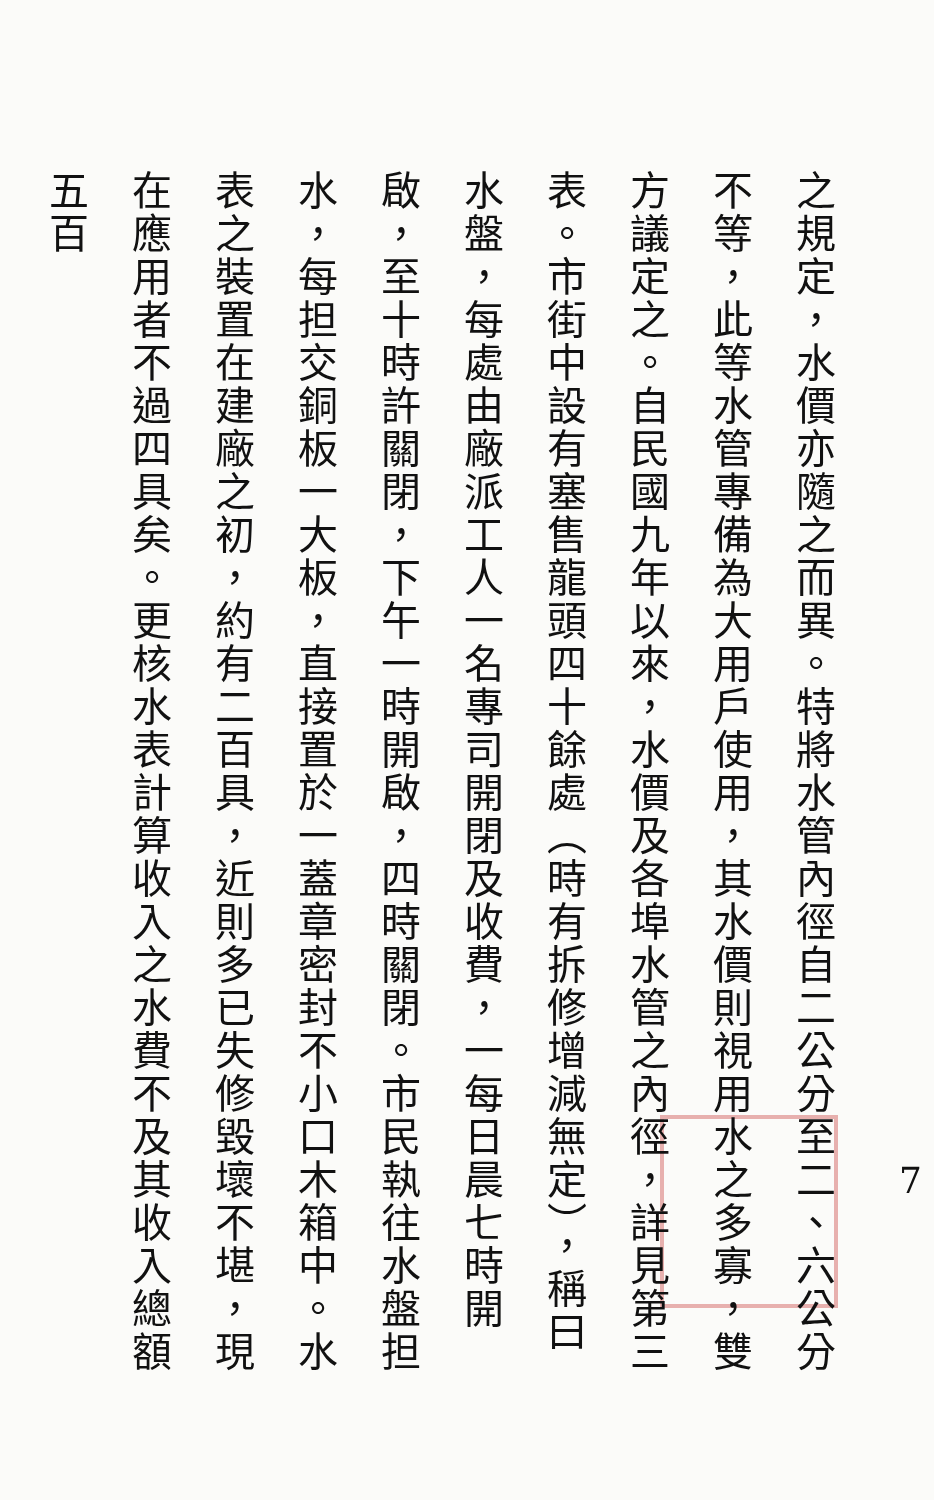之規定，水價亦隨之而異。特將水管內徑自二公分至二、六公分不等，此等水管專備為大用戶使用，其水價則視用水之多寡，雙方議定之。自民國九年以來，水價及各埠水管之內徑，詳見第三表。市街中設有塞售龍頭四十餘處（時有拆修增減無定），稱曰水盤，每處由廠派工人一名專司開閉及收費，一每日晨七時開啟，至十時許關閉，下午一時開啟，四時關閉。市民執往水盤担水，每担交銅板一大板，直接置於一蓋章密封不小口木箱中。水表之裝置在建廠之初，約有二百具，近則多已失修毀壞不堪，現在應用者不過四具矣。更核水表計算收入之水費不及其收入總額五百
7